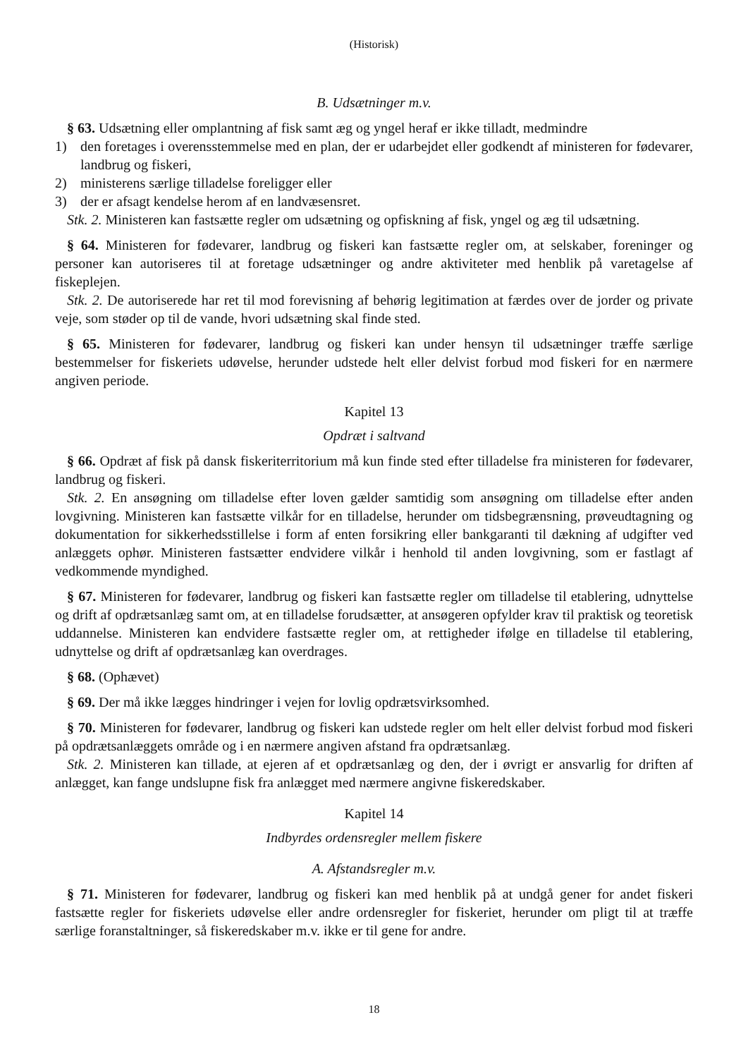(Historisk)
B. Udsætninger m.v.
§ 63. Udsætning eller omplantning af fisk samt æg og yngel heraf er ikke tilladt, medmindre
1) den foretages i overensstemmelse med en plan, der er udarbejdet eller godkendt af ministeren for fødevarer, landbrug og fiskeri,
2) ministerens særlige tilladelse foreligger eller
3) der er afsagt kendelse herom af en landvæsensret.
Stk. 2. Ministeren kan fastsætte regler om udsætning og opfiskning af fisk, yngel og æg til udsætning.
§ 64. Ministeren for fødevarer, landbrug og fiskeri kan fastsætte regler om, at selskaber, foreninger og personer kan autoriseres til at foretage udsætninger og andre aktiviteter med henblik på varetagelse af fiskeplejen.
Stk. 2. De autoriserede har ret til mod forevisning af behørig legitimation at færdes over de jorder og private veje, som støder op til de vande, hvori udsætning skal finde sted.
§ 65. Ministeren for fødevarer, landbrug og fiskeri kan under hensyn til udsætninger træffe særlige bestemmelser for fiskeriets udøvelse, herunder udstede helt eller delvist forbud mod fiskeri for en nærmere angiven periode.
Kapitel 13
Opdræt i saltvand
§ 66. Opdræt af fisk på dansk fiskeriterritorium må kun finde sted efter tilladelse fra ministeren for fødevarer, landbrug og fiskeri.
Stk. 2. En ansøgning om tilladelse efter loven gælder samtidig som ansøgning om tilladelse efter anden lovgivning. Ministeren kan fastsætte vilkår for en tilladelse, herunder om tidsbegrænsning, prøveudtagning og dokumentation for sikkerhedsstillelse i form af enten forsikring eller bankgaranti til dækning af udgifter ved anlæggets ophør. Ministeren fastsætter endvidere vilkår i henhold til anden lovgivning, som er fastlagt af vedkommende myndighed.
§ 67. Ministeren for fødevarer, landbrug og fiskeri kan fastsætte regler om tilladelse til etablering, udnyttelse og drift af opdrætsanlæg samt om, at en tilladelse forudsætter, at ansøgeren opfylder krav til praktisk og teoretisk uddannelse. Ministeren kan endvidere fastsætte regler om, at rettigheder ifølge en tilladelse til etablering, udnyttelse og drift af opdrætsanlæg kan overdrages.
§ 68. (Ophævet)
§ 69. Der må ikke lægges hindringer i vejen for lovlig opdrætsvirksomhed.
§ 70. Ministeren for fødevarer, landbrug og fiskeri kan udstede regler om helt eller delvist forbud mod fiskeri på opdrætsanlæggets område og i en nærmere angiven afstand fra opdrætsanlæg.
Stk. 2. Ministeren kan tillade, at ejeren af et opdrætsanlæg og den, der i øvrigt er ansvarlig for driften af anlægget, kan fange undslupne fisk fra anlægget med nærmere angivne fiskeredskaber.
Kapitel 14
Indbyrdes ordensregler mellem fiskere
A. Afstandsregler m.v.
§ 71. Ministeren for fødevarer, landbrug og fiskeri kan med henblik på at undgå gener for andet fiskeri fastsætte regler for fiskeriets udøvelse eller andre ordensregler for fiskeriet, herunder om pligt til at træffe særlige foranstaltninger, så fiskeredskaber m.v. ikke er til gene for andre.
18